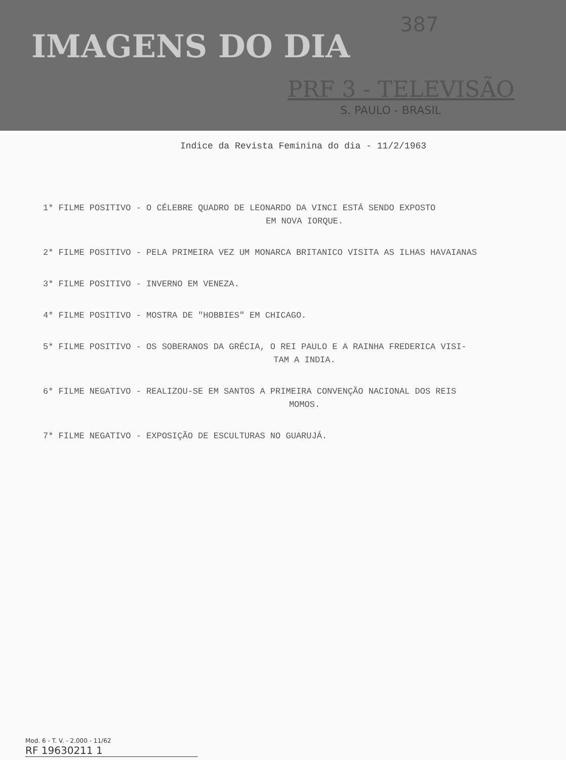IMAGENS DO DIA
387
PRF 3 - TELEVISÃO
S. PAULO - BRASIL
Indice da Revista Feminina do dia - 11/2/1963
1* FILME POSITIVO - O CÉLEBRE QUADRO DE LEONARDO DA VINCI ESTÁ SENDO EXPOSTO
EM NOVA IORQUE.
2* FILME POSITIVO - PELA PRIMEIRA VEZ UM MONARCA BRITANICO VISITA AS ILHAS HAVAIANAS
3* FILME POSITIVO - INVERNO EM VENEZA.
4* FILME POSITIVO - MOSTRA DE "HOBBIES" EM CHICAGO.
5* FILME POSITIVO - OS SOBERANOS DA GRÉCIA, O REI PAULO E A RAINHA FREDERICA VISI-
TAM A INDIA.
6* FILME NEGATIVO - REALIZOU-SE EM SANTOS A PRIMEIRA CONVENÇÃO NACIONAL DOS REIS
MOMOS.
7* FILME NEGATIVO - EXPOSIÇÃO DE ESCULTURAS NO GUARUJÁ.
Mod. 6 - T. V. - 2.000 - 11/62
RF 19630211 1